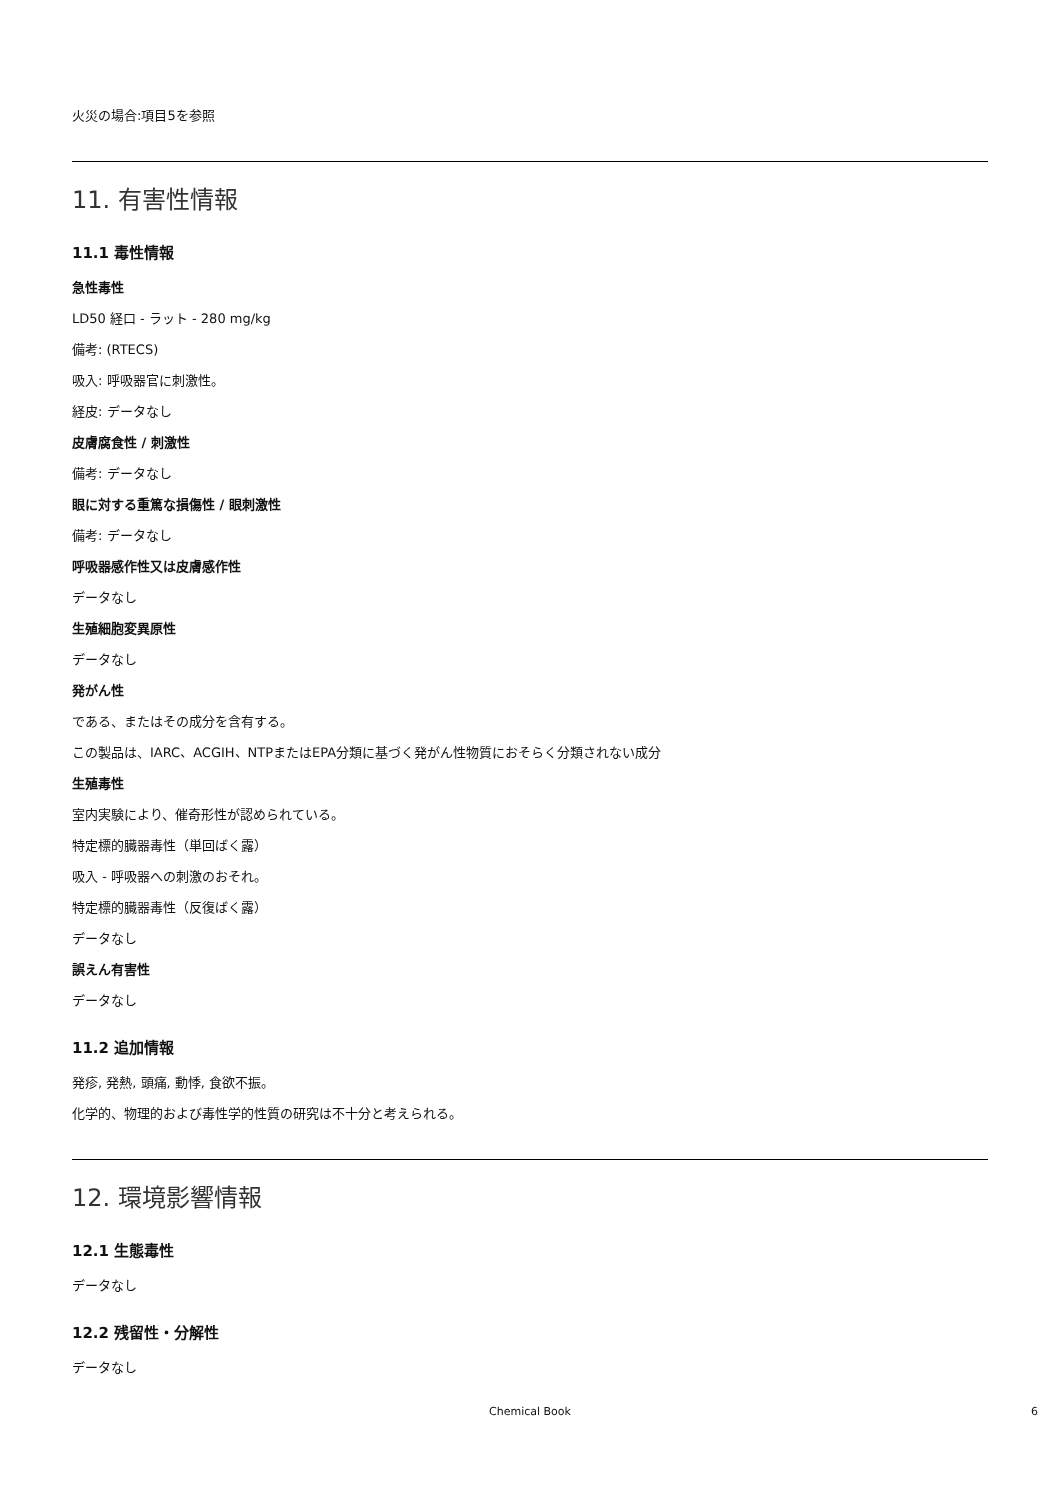火災の場合:項目5を参照
11. 有害性情報
11.1 毒性情報
急性毒性
LD50 経口 - ラット - 280 mg/kg
備考: (RTECS)
吸入: 呼吸器官に刺激性。
経皮: データなし
皮膚腐食性 / 刺激性
備考: データなし
眼に対する重篤な損傷性 / 眼刺激性
備考: データなし
呼吸器感作性又は皮膚感作性
データなし
生殖細胞変異原性
データなし
発がん性
である、またはその成分を含有する。
この製品は、IARC、ACGIH、NTPまたはEPA分類に基づく発がん性物質におそらく分類されない成分
生殖毒性
室内実験により、催奇形性が認められている。
特定標的臓器毒性（単回ばく露）
吸入 - 呼吸器への刺激のおそれ。
特定標的臓器毒性（反復ばく露）
データなし
誤えん有害性
データなし
11.2 追加情報
発疹, 発熱, 頭痛, 動悸, 食欲不振。
化学的、物理的および毒性学的性質の研究は不十分と考えられる。
12. 環境影響情報
12.1 生態毒性
データなし
12.2 残留性・分解性
データなし
Chemical Book 6